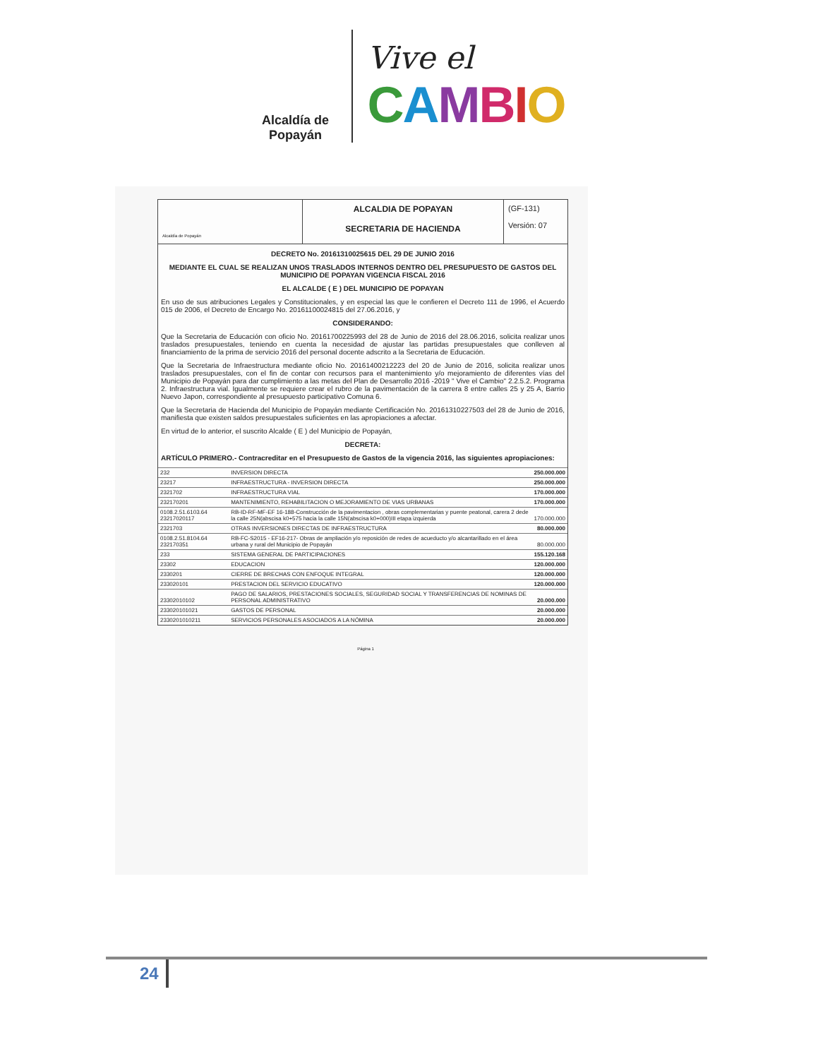Alcaldía de Popayán
Vive el
CAMBIO
Alcaldía de Popayán
ALCALDIA DE POPAYAN
SECRETARIA DE HACIENDA
(GF-131)
Versión: 07
DECRETO No. 20161310025615 DEL 29 DE JUNIO 2016
MEDIANTE EL CUAL SE REALIZAN UNOS TRASLADOS INTERNOS DENTRO DEL PRESUPUESTO DE GASTOS DEL MUNICIPIO DE POPAYAN VIGENCIA FISCAL 2016
EL ALCALDE ( E ) DEL MUNICIPIO DE POPAYAN
En uso de sus atribuciones Legales y Constitucionales, y en especial las que le confieren el Decreto 111 de 1996, el Acuerdo 015 de 2006, el Decreto de Encargo No. 20161100024815 del 27.06.2016, y
CONSIDERANDO:
Que la Secretaria de Educación con oficio No. 20161700225993 del 28 de Junio de 2016 del 28.06.2016, solicita realizar unos traslados presupuestales, teniendo en cuenta la necesidad de ajustar las partidas presupuestales que conlleven al financiamiento de la prima de servicio 2016 del personal docente adscrito a la Secretaria de Educación.
Que la Secretaria de Infraestructura mediante oficio No. 20161400212223 del 20 de Junio de 2016, solicita realizar unos traslados presupuestales, con el fin de contar con recursos para el mantenimiento y/o mejoramiento de diferentes vías del Municipio de Popayán para dar cumplimiento a las metas del Plan de Desarrollo 2016 -2019 " Vive el Cambio" 2.2.5.2. Programa 2. Infraestructura vial. Igualmente se requiere crear el rubro de la pavimentación de la carrera 8 entre calles 25 y 25 A, Barrio Nuevo Japon, correspondiente al presupuesto participativo Comuna 6.
Que la Secretaria de Hacienda del Municipio de Popayán mediante Certificación No. 20161310227503 del 28 de Junio de 2016, manifiesta que existen saldos presupuestales suficientes en las apropiaciones a afectar.
En virtud de lo anterior, el suscrito Alcalde ( E ) del Municipio de Popayán,
DECRETA:
ARTÍCULO PRIMERO.- Contracreditar en el Presupuesto de Gastos de la vigencia 2016, las siguientes apropiaciones:
| 232 | INVERSION DIRECTA | 250.000.000 |
| 23217 | INFRAESTRUCTURA - INVERSION DIRECTA | 250.000.000 |
| 2321702 | INFRAESTRUCTURA VIAL | 170.000.000 |
| 232170201 | MANTENIMIENTO, REHABILITACION O MEJORAMIENTO DE VIAS URBANAS | 170.000.000 |
| 0108.2.51.6103.64 23217020117 | RB-ID-RF-MF-EF 16-188-Construcción de la pavimentacion , obras complementarias y puente peatonal, carera 2 dede la calle 25N(abscisa k0+575 hacia la calle 15N(abscisa k0+000)III etapa izquierda | 170.000.000 |
| 2321703 | OTRAS INVERSIONES DIRECTAS DE INFRAESTRUCTURA | 80.000.000 |
| 0108.2.51.8104.64 232170351 | RB-FC-S2015 - EF16-217- Obras de ampliación y/o reposición de redes de acueducto y/o alcantarillado en el área urbana y rural del Municipio de Popayán | 80.000.000 |
| 233 | SISTEMA GENERAL DE PARTICIPACIONES | 155.120.168 |
| 23302 | EDUCACION | 120.000.000 |
| 2330201 | CIERRE DE BRECHAS CON ENFOQUE INTEGRAL | 120.000.000 |
| 233020101 | PRESTACION DEL SERVICIO EDUCATIVO | 120.000.000 |
| 23302010102 | PAGO DE SALARIOS, PRESTACIONES SOCIALES, SEGURIDAD SOCIAL Y TRANSFERENCIAS DE NOMINAS DE PERSONAL ADMINISTRATIVO | 20.000.000 |
| 233020101021 | GASTOS DE PERSONAL | 20.000.000 |
| 2330201010211 | SERVICIOS PERSONALES ASOCIADOS A LA NÓMINA | 20.000.000 |
Página 1
24